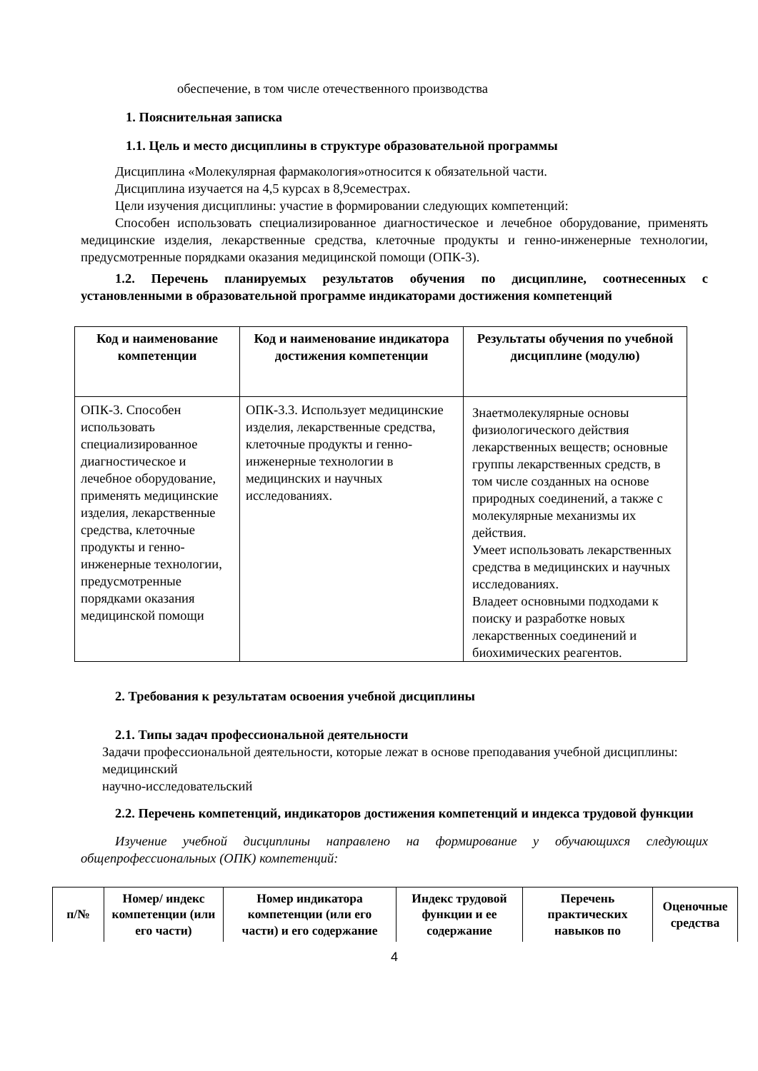обеспечение, в том числе отечественного производства
1. Пояснительная записка
1.1. Цель и место дисциплины в структуре образовательной программы
Дисциплина «Молекулярная фармакология»относится к обязательной части.
Дисциплина изучается на 4,5 курсах в 8,9семестрах.
Цели изучения дисциплины: участие в формировании следующих компетенций:
Способен использовать специализированное диагностическое и лечебное оборудование, применять медицинские изделия, лекарственные средства, клеточные продукты и генно-инженерные технологии, предусмотренные порядками оказания медицинской помощи (ОПК-3).
1.2. Перечень планируемых результатов обучения по дисциплине, соотнесенных с установленными в образовательной программе индикаторами достижения компетенций
| Код и наименование компетенции | Код и наименование индикатора достижения компетенции | Результаты обучения по учебной дисциплине (модулю) |
| --- | --- | --- |
| ОПК-3. Способен использовать специализированное диагностическое и лечебное оборудование, применять медицинские изделия, лекарственные средства, клеточные продукты и генно-инженерные технологии, предусмотренные порядками оказания медицинской помощи | ОПК-3.3. Использует медицинские изделия, лекарственные средства, клеточные продукты и генно-инженерные технологии в медицинских и научных исследованиях. | Знаетмолекулярные основы физиологического действия лекарственных веществ; основные группы лекарственных средств, в том числе созданных на основе природных соединений, а также с молекулярные механизмы их действия. Умеет использовать лекарственных средства в медицинских и научных исследованиях. Владеет основными подходами к поиску и разработке новых лекарственных соединений и биохимических реагентов. |
2. Требования к результатам освоения учебной дисциплины
2.1. Типы задач профессиональной деятельности
Задачи профессиональной деятельности, которые лежат в основе преподавания учебной дисциплины:
медицинский
научно-исследовательский
2.2. Перечень компетенций, индикаторов достижения компетенций и индекса трудовой функции
Изучение учебной дисциплины направлено на формирование у обучающихся следующих общепрофессиональных (ОПК) компетенций:
| п/№ | Номер/ индекс компетенции (или его части) | Номер индикатора компетенции (или его части) и его содержание | Индекс трудовой функции и ее содержание | Перечень практических навыков по | Оценочные средства |
| --- | --- | --- | --- | --- | --- |
4